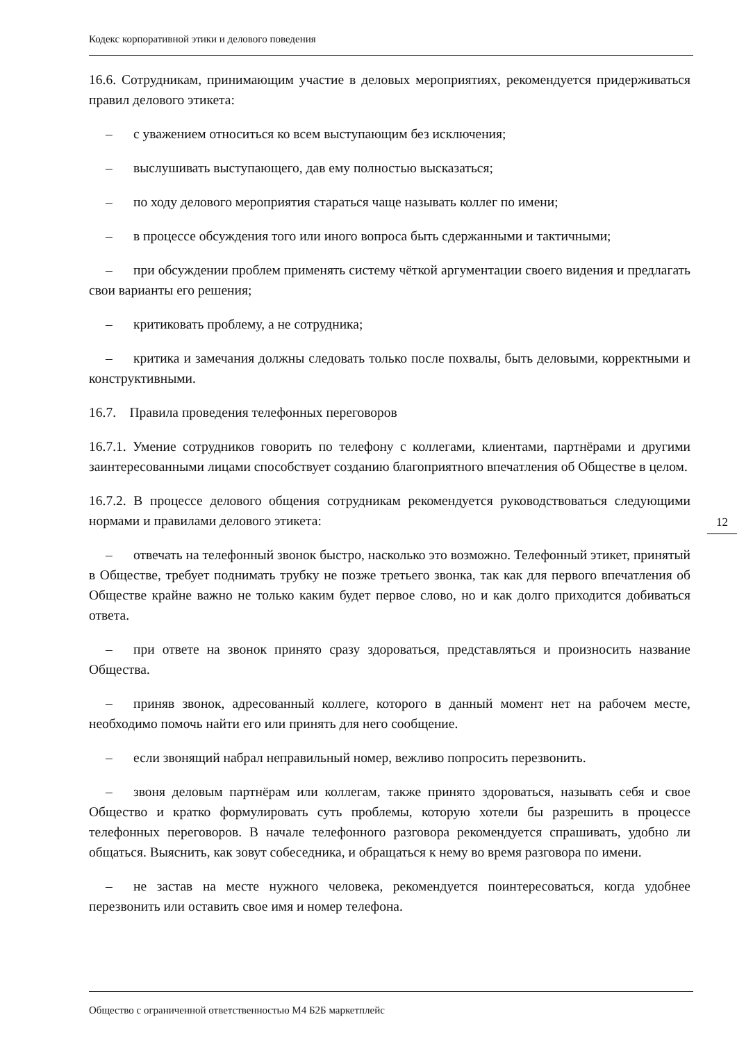Кодекс корпоративной этики и делового поведения
16.6. Сотрудникам, принимающим участие в деловых мероприятиях, рекомендуется придерживаться правил делового этикета:
– с уважением относиться ко всем выступающим без исключения;
– выслушивать выступающего, дав ему полностью высказаться;
– по ходу делового мероприятия стараться чаще называть коллег по имени;
– в процессе обсуждения того или иного вопроса быть сдержанными и тактичными;
– при обсуждении проблем применять систему чёткой аргументации своего видения и предлагать свои варианты его решения;
– критиковать проблему, а не сотрудника;
– критика и замечания должны следовать только после похвалы, быть деловыми, корректными и конструктивными.
16.7. Правила проведения телефонных переговоров
16.7.1. Умение сотрудников говорить по телефону с коллегами, клиентами, партнёрами и другими заинтересованными лицами способствует созданию благоприятного впечатления об Обществе в целом.
16.7.2. В процессе делового общения сотрудникам рекомендуется руководствоваться следующими нормами и правилами делового этикета:
– отвечать на телефонный звонок быстро, насколько это возможно. Телефонный этикет, принятый в Обществе, требует поднимать трубку не позже третьего звонка, так как для первого впечатления об Обществе крайне важно не только каким будет первое слово, но и как долго приходится добиваться ответа.
– при ответе на звонок принято сразу здороваться, представляться и произносить название Общества.
– приняв звонок, адресованный коллеге, которого в данный момент нет на рабочем месте, необходимо помочь найти его или принять для него сообщение.
– если звонящий набрал неправильный номер, вежливо попросить перезвонить.
– звоня деловым партнёрам или коллегам, также принято здороваться, называть себя и свое Общество и кратко формулировать суть проблемы, которую хотели бы разрешить в процессе телефонных переговоров. В начале телефонного разговора рекомендуется спрашивать, удобно ли общаться. Выяснить, как зовут собеседника, и обращаться к нему во время разговора по имени.
– не застав на месте нужного человека, рекомендуется поинтересоваться, когда удобнее перезвонить или оставить свое имя и номер телефона.
12
Общество с ограниченной ответственностью М4 Б2Б маркетплейс